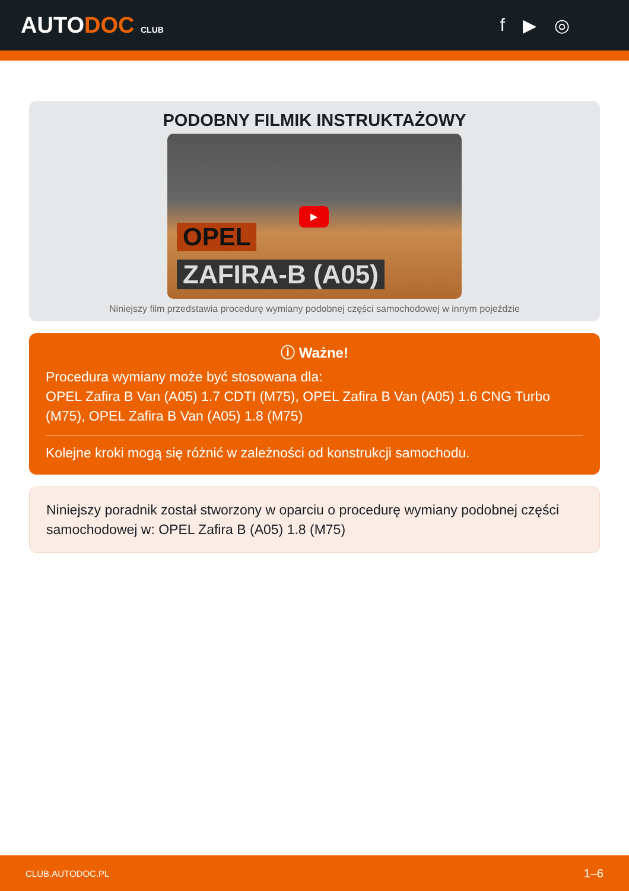AUTODOC CLUB
f ▶ ◎
PODOBNY FILMIK INSTRUKTAŻOWY
▶
OPEL
ZAFIRA-B (A05)
Niniejszy film przedstawia procedurę wymiany podobnej części samochodowej w innym pojeździe
ⓘ Ważne!
Procedura wymiany może być stosowana dla:
OPEL Zafira B Van (A05) 1.7 CDTI (M75), OPEL Zafira B Van (A05) 1.6 CNG Turbo (M75), OPEL Zafira B Van (A05) 1.8 (M75)
Kolejne kroki mogą się różnić w zależności od konstrukcji samochodu.
Niniejszy poradnik został stworzony w oparciu o procedurę wymiany podobnej części samochodowej w: OPEL Zafira B (A05) 1.8 (M75)
CLUB.AUTODOC.PL 1–6